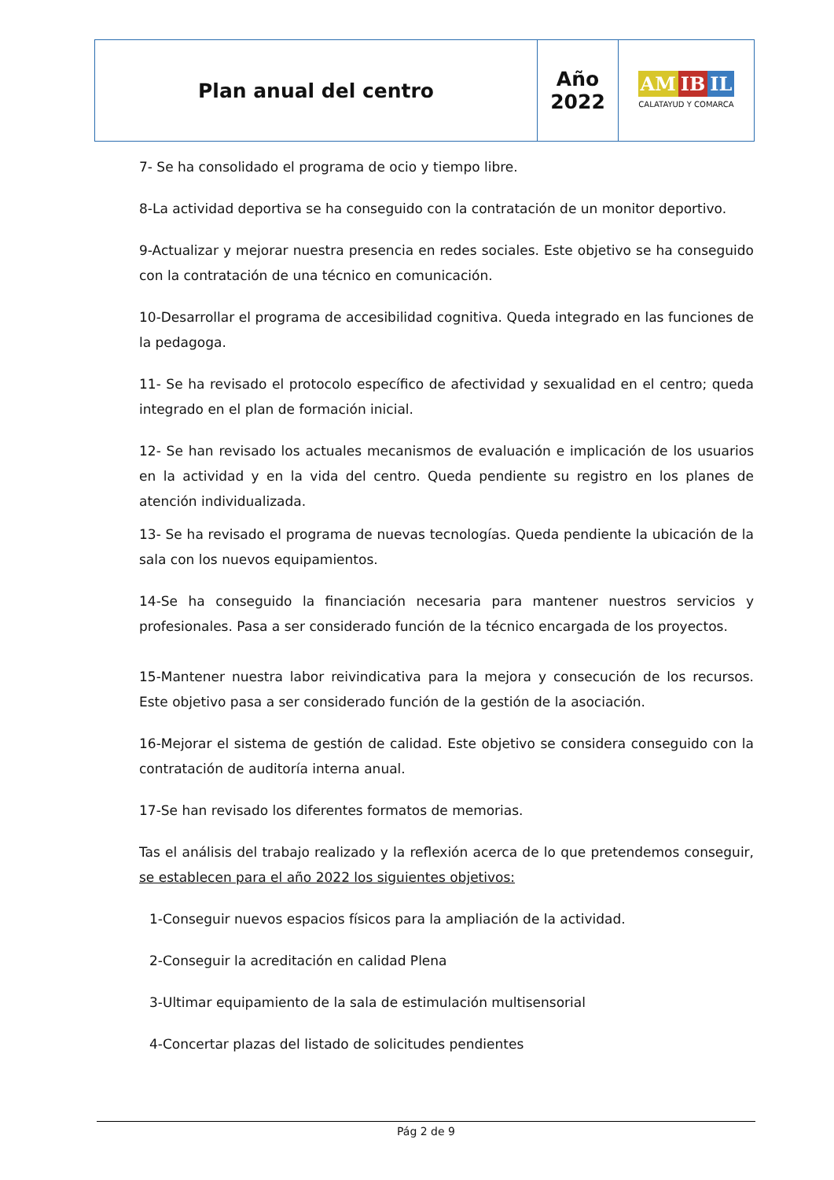| Plan anual del centro | Año 2022 | AM IB IL CALATAYUD Y COMARCA |
7- Se ha consolidado el programa de ocio y tiempo libre.
8-La actividad deportiva se ha conseguido con la contratación de un monitor deportivo.
9-Actualizar y mejorar nuestra presencia en redes sociales. Este objetivo se ha conseguido con la contratación de una técnico en comunicación.
10-Desarrollar el programa de accesibilidad cognitiva. Queda integrado en las funciones de la pedagoga.
11- Se ha revisado el protocolo específico de afectividad y sexualidad en el centro; queda integrado en el plan de formación inicial.
12- Se han revisado los actuales mecanismos de evaluación e implicación de los usuarios en la actividad y en la vida del centro. Queda pendiente su registro en los planes de atención individualizada.
13- Se ha revisado el programa de nuevas tecnologías. Queda pendiente la ubicación de la sala con los nuevos equipamientos.
14-Se ha conseguido la financiación necesaria para mantener nuestros servicios y profesionales. Pasa a ser considerado función de la técnico encargada de los proyectos.
15-Mantener nuestra labor reivindicativa para la mejora y consecución de los recursos. Este objetivo pasa a ser considerado función de la gestión de la asociación.
16-Mejorar el sistema de gestión de calidad. Este objetivo se considera conseguido con la contratación de auditoría interna anual.
17-Se han revisado los diferentes formatos de memorias.
Tas el análisis del trabajo realizado y la reflexión acerca de lo que pretendemos conseguir, se establecen para el año 2022 los siguientes objetivos:
1-Conseguir nuevos espacios físicos para la ampliación de la actividad.
2-Conseguir la acreditación en calidad Plena
3-Ultimar equipamiento de la sala de estimulación multisensorial
4-Concertar plazas del listado de solicitudes pendientes
Pág 2 de 9